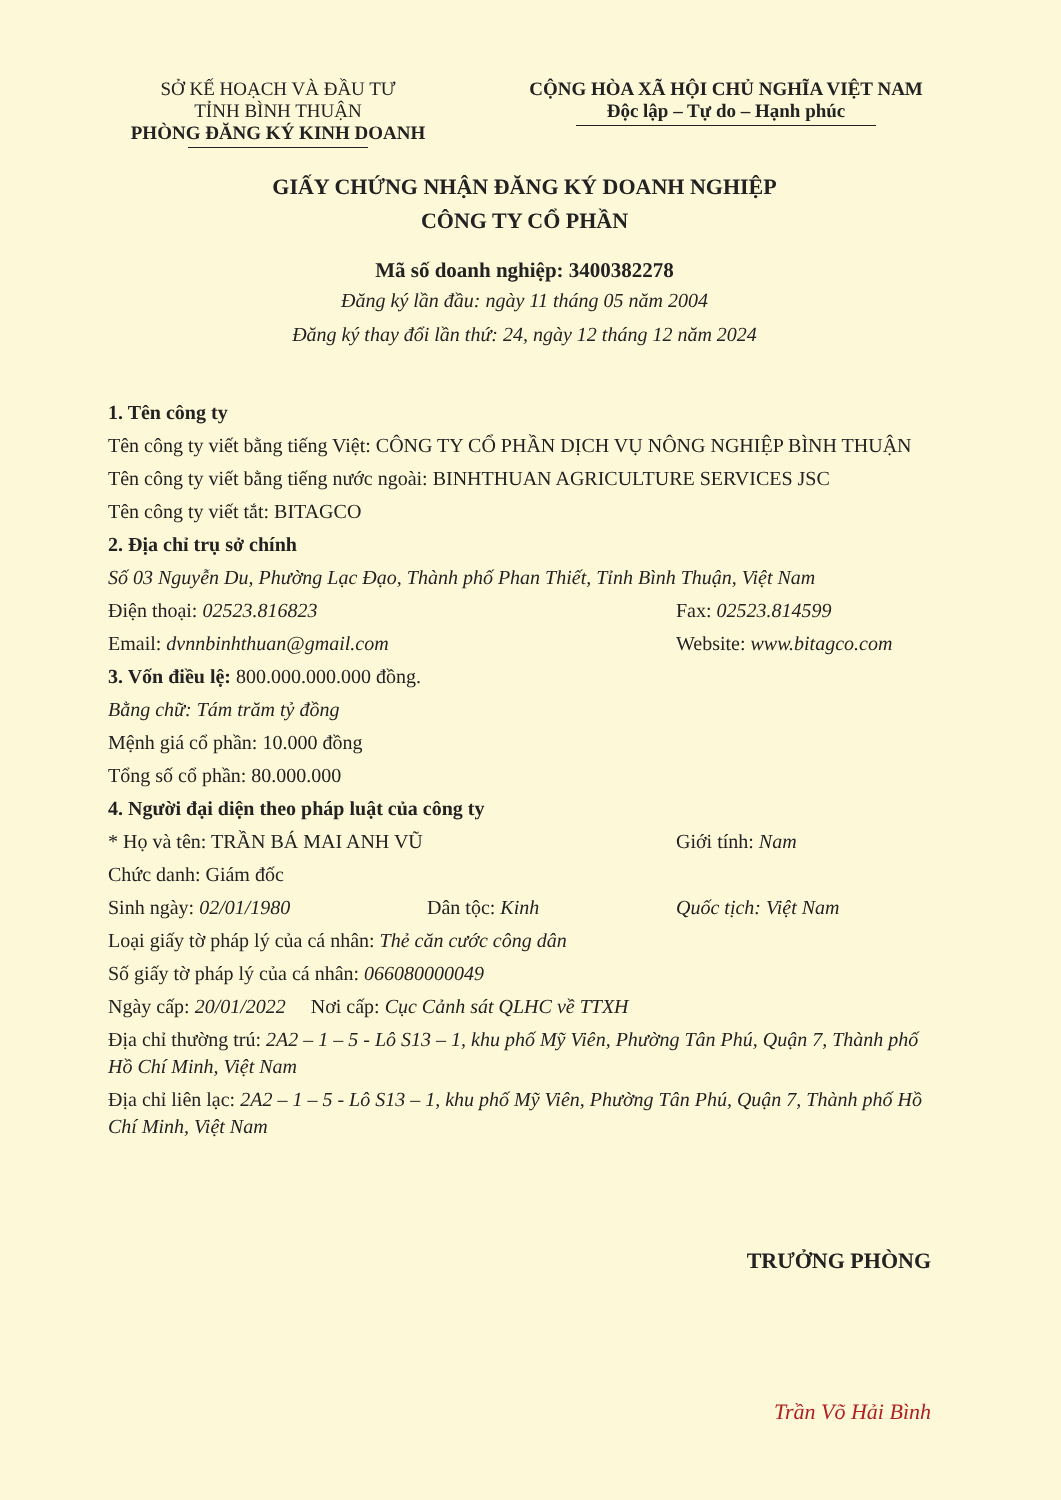SỞ KẾ HOẠCH VÀ ĐẦU TƯ
TỈNH BÌNH THUẬN
PHÒNG ĐĂNG KÝ KINH DOANH
CỘNG HÒA XÃ HỘI CHỦ NGHĨA VIỆT NAM
Độc lập – Tự do – Hạnh phúc
GIẤY CHỨNG NHẬN ĐĂNG KÝ DOANH NGHIỆP
CÔNG TY CỔ PHẦN
Mã số doanh nghiệp: 3400382278
Đăng ký lần đầu: ngày 11 tháng 05 năm 2004
Đăng ký thay đổi lần thứ: 24, ngày 12 tháng 12 năm 2024
1. Tên công ty
Tên công ty viết bằng tiếng Việt: CÔNG TY CỔ PHẦN DỊCH VỤ NÔNG NGHIỆP BÌNH THUẬN
Tên công ty viết bằng tiếng nước ngoài: BINHTHUAN AGRICULTURE SERVICES JSC
Tên công ty viết tắt: BITAGCO
2. Địa chỉ trụ sở chính
Số 03 Nguyễn Du, Phường Lạc Đạo, Thành phố Phan Thiết, Tỉnh Bình Thuận, Việt Nam
Điện thoại: 02523.816823 Fax: 02523.814599
Email: dvnnbinhthuan@gmail.com Website: www.bitagco.com
3. Vốn điều lệ: 800.000.000.000 đồng.
Bằng chữ: Tám trăm tỷ đồng
Mệnh giá cổ phần: 10.000 đồng
Tổng số cổ phần: 80.000.000
4. Người đại diện theo pháp luật của công ty
* Họ và tên: TRẦN BÁ MAI ANH VŨ Giới tính: Nam
Chức danh: Giám đốc
Sinh ngày: 02/01/1980 Dân tộc: Kinh Quốc tịch: Việt Nam
Loại giấy tờ pháp lý của cá nhân: Thẻ căn cước công dân
Số giấy tờ pháp lý của cá nhân: 066080000049
Ngày cấp: 20/01/2022 Nơi cấp: Cục Cảnh sát QLHC về TTXH
Địa chỉ thường trú: 2A2 – 1 – 5 - Lô S13 – 1, khu phố Mỹ Viên, Phường Tân Phú, Quận 7, Thành phố Hồ Chí Minh, Việt Nam
Địa chỉ liên lạc: 2A2 – 1 – 5 - Lô S13 – 1, khu phố Mỹ Viên, Phường Tân Phú, Quận 7, Thành phố Hồ Chí Minh, Việt Nam
TRƯỞNG PHÒNG
Trần Võ Hải Bình